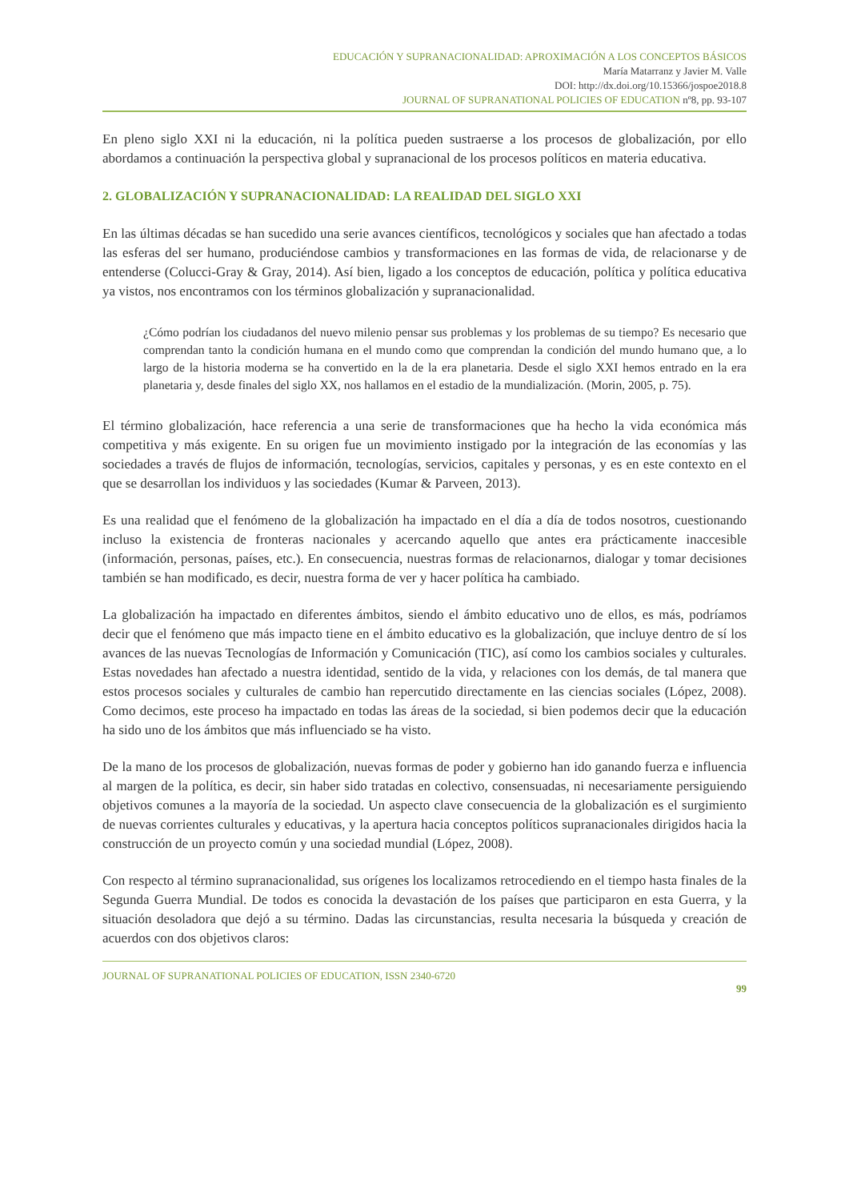EDUCACIÓN Y SUPRANACIONALIDAD: APROXIMACIÓN A LOS CONCEPTOS BÁSICOS
María Matarranz y Javier M. Valle
DOI: http://dx.doi.org/10.15366/jospoe2018.8
JOURNAL OF SUPRANATIONAL POLICIES OF EDUCATION nº8, pp. 93-107
En pleno siglo XXI ni la educación, ni la política pueden sustraerse a los procesos de globalización, por ello abordamos a continuación la perspectiva global y supranacional de los procesos políticos en materia educativa.
2. GLOBALIZACIÓN Y SUPRANACIONALIDAD: LA REALIDAD DEL SIGLO XXI
En las últimas décadas se han sucedido una serie avances científicos, tecnológicos y sociales que han afectado a todas las esferas del ser humano, produciéndose cambios y transformaciones en las formas de vida, de relacionarse y de entenderse (Colucci-Gray & Gray, 2014). Así bien, ligado a los conceptos de educación, política y política educativa ya vistos, nos encontramos con los términos globalización y supranacionalidad.
¿Cómo podrían los ciudadanos del nuevo milenio pensar sus problemas y los problemas de su tiempo? Es necesario que comprendan tanto la condición humana en el mundo como que comprendan la condición del mundo humano que, a lo largo de la historia moderna se ha convertido en la de la era planetaria. Desde el siglo XXI hemos entrado en la era planetaria y, desde finales del siglo XX, nos hallamos en el estadio de la mundialización. (Morin, 2005, p. 75).
El término globalización, hace referencia a una serie de transformaciones que ha hecho la vida económica más competitiva y más exigente. En su origen fue un movimiento instigado por la integración de las economías y las sociedades a través de flujos de información, tecnologías, servicios, capitales y personas, y es en este contexto en el que se desarrollan los individuos y las sociedades (Kumar & Parveen, 2013).
Es una realidad que el fenómeno de la globalización ha impactado en el día a día de todos nosotros, cuestionando incluso la existencia de fronteras nacionales y acercando aquello que antes era prácticamente inaccesible (información, personas, países, etc.). En consecuencia, nuestras formas de relacionarnos, dialogar y tomar decisiones también se han modificado, es decir, nuestra forma de ver y hacer política ha cambiado.
La globalización ha impactado en diferentes ámbitos, siendo el ámbito educativo uno de ellos, es más, podríamos decir que el fenómeno que más impacto tiene en el ámbito educativo es la globalización, que incluye dentro de sí los avances de las nuevas Tecnologías de Información y Comunicación (TIC), así como los cambios sociales y culturales. Estas novedades han afectado a nuestra identidad, sentido de la vida, y relaciones con los demás, de tal manera que estos procesos sociales y culturales de cambio han repercutido directamente en las ciencias sociales (López, 2008). Como decimos, este proceso ha impactado en todas las áreas de la sociedad, si bien podemos decir que la educación ha sido uno de los ámbitos que más influenciado se ha visto.
De la mano de los procesos de globalización, nuevas formas de poder y gobierno han ido ganando fuerza e influencia al margen de la política, es decir, sin haber sido tratadas en colectivo, consensuadas, ni necesariamente persiguiendo objetivos comunes a la mayoría de la sociedad. Un aspecto clave consecuencia de la globalización es el surgimiento de nuevas corrientes culturales y educativas, y la apertura hacia conceptos políticos supranacionales dirigidos hacia la construcción de un proyecto común y una sociedad mundial (López, 2008).
Con respecto al término supranacionalidad, sus orígenes los localizamos retrocediendo en el tiempo hasta finales de la Segunda Guerra Mundial. De todos es conocida la devastación de los países que participaron en esta Guerra, y la situación desoladora que dejó a su término. Dadas las circunstancias, resulta necesaria la búsqueda y creación de acuerdos con dos objetivos claros:
JOURNAL OF SUPRANATIONAL POLICIES OF EDUCATION, ISSN 2340-6720
99